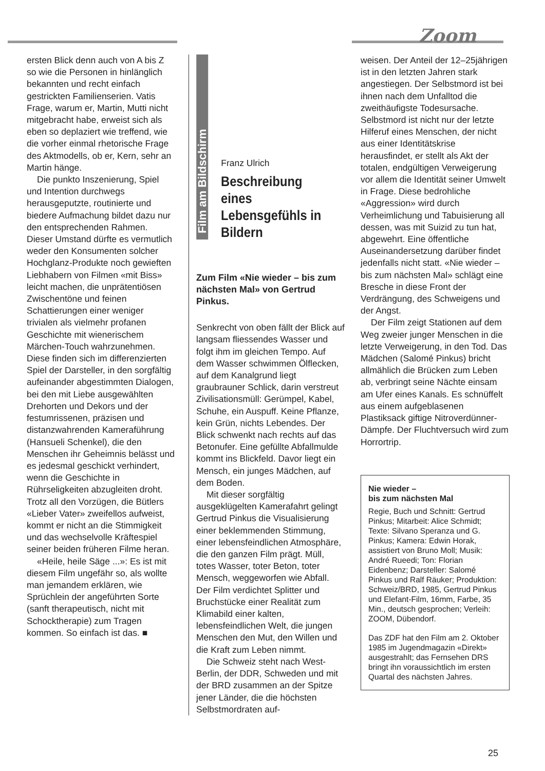Zoom
ersten Blick denn auch von A bis Z so wie die Personen in hinlänglich bekannten und recht einfach gestrickten Familienserien. Vatis Frage, warum er, Martin, Mutti nicht mitgebracht habe, erweist sich als eben so deplaziert wie treffend, wie die vorher einmal rhetorische Frage des Aktmodells, ob er, Kern, sehr an Martin hänge.
Die punkto Inszenierung, Spiel und Intention durchwegs herausgeputzte, routinierte und biedere Aufmachung bildet dazu nur den entsprechenden Rahmen. Dieser Umstand dürfte es vermutlich weder den Konsumenten solcher Hochglanz-Produkte noch gewieften Liebhabern von Filmen «mit Biss» leicht machen, die unprätentiösen Zwischentöne und feinen Schattierungen einer weniger trivialen als vielmehr profanen Geschichte mit wienerischem Märchen-Touch wahrzunehmen. Diese finden sich im differenzierten Spiel der Darsteller, in den sorgfältig aufeinander abgestimmten Dialogen, bei den mit Liebe ausgewählten Drehorten und Dekors und der festumrissenen, präzisen und distanzwahrenden Kameraführung (Hansueli Schenkel), die den Menschen ihr Geheimnis belässt und es jedesmal geschickt verhindert, wenn die Geschichte in Rührseligkeiten abzugleiten droht. Trotz all den Vorzügen, die Bütlers «Lieber Vater» zweifellos aufweist, kommt er nicht an die Stimmigkeit und das wechselvolle Kräftespiel seiner beiden früheren Filme heran.
«Heile, heile Säge ...»: Es ist mit diesem Film ungefähr so, als wollte man jemandem erklären, wie Sprüchlein der angeführten Sorte (sanft therapeutisch, nicht mit Schocktherapie) zum Tragen kommen. So einfach ist das. ■
Film am Bildschirm
Franz Ulrich
Beschreibung eines Lebensgefühls in Bildern
Zum Film «Nie wieder – bis zum nächsten Mal» von Gertrud Pinkus.
Senkrecht von oben fällt der Blick auf langsam fliessendes Wasser und folgt ihm im gleichen Tempo. Auf dem Wasser schwimmen Ölflecken, auf dem Kanalgrund liegt graubrauner Schlick, darin verstreut Zivilisationsmüll: Gerümpel, Kabel, Schuhe, ein Auspuff. Keine Pflanze, kein Grün, nichts Lebendes. Der Blick schwenkt nach rechts auf das Betonufer. Eine gefüllte Abfallmulde kommt ins Blickfeld. Davor liegt ein Mensch, ein junges Mädchen, auf dem Boden.
Mit dieser sorgfältig ausgeklügelten Kamerafahrt gelingt Gertrud Pinkus die Visualisierung einer beklemmenden Stimmung, einer lebensfeindlichen Atmosphäre, die den ganzen Film prägt. Müll, totes Wasser, toter Beton, toter Mensch, weggeworfen wie Abfall. Der Film verdichtet Splitter und Bruchstücke einer Realität zum Klimabild einer kalten, lebensfeindlichen Welt, die jungen Menschen den Mut, den Willen und die Kraft zum Leben nimmt.
Die Schweiz steht nach West-Berlin, der DDR, Schweden und mit der BRD zusammen an der Spitze jener Länder, die die höchsten Selbstmordraten auf-
weisen. Der Anteil der 12–25jährigen ist in den letzten Jahren stark angestiegen. Der Selbstmord ist bei ihnen nach dem Unfalltod die zweithäufigste Todesursache. Selbstmord ist nicht nur der letzte Hilferuf eines Menschen, der nicht aus einer Identitätskrise herausfindet, er stellt als Akt der totalen, endgültigen Verweigerung vor allem die Identität seiner Umwelt in Frage. Diese bedrohliche «Aggression» wird durch Verheimlichung und Tabuisierung all dessen, was mit Suizid zu tun hat, abgewehrt. Eine öffentliche Auseinandersetzung darüber findet jedenfalls nicht statt. «Nie wieder – bis zum nächsten Mal» schlägt eine Bresche in diese Front der Verdrängung, des Schweigens und der Angst.
Der Film zeigt Stationen auf dem Weg zweier junger Menschen in die letzte Verweigerung, in den Tod. Das Mädchen (Salomé Pinkus) bricht allmählich die Brücken zum Leben ab, verbringt seine Nächte einsam am Ufer eines Kanals. Es schnüffelt aus einem aufgeblasenen Plastiksack giftige Nitroverdünner-Dämpfe. Der Fluchtversuch wird zum Horrortrip.
Nie wieder –
bis zum nächsten Mal
Regie, Buch und Schnitt: Gertrud Pinkus; Mitarbeit: Alice Schmidt; Texte: Silvano Speranza und G. Pinkus; Kamera: Edwin Horak, assistiert von Bruno Moll; Musik: André Rueedi; Ton: Florian Eidenbenz; Darsteller: Salomé Pinkus und Ralf Räuker; Produktion: Schweiz/BRD, 1985, Gertrud Pinkus und Elefant-Film, 16mm, Farbe, 35 Min., deutsch gesprochen; Verleih: ZOOM, Dübendorf.
Das ZDF hat den Film am 2. Oktober 1985 im Jugendmagazin «Direkt» ausgestrahlt; das Fernsehen DRS bringt ihn voraussichtlich im ersten Quartal des nächsten Jahres.
25